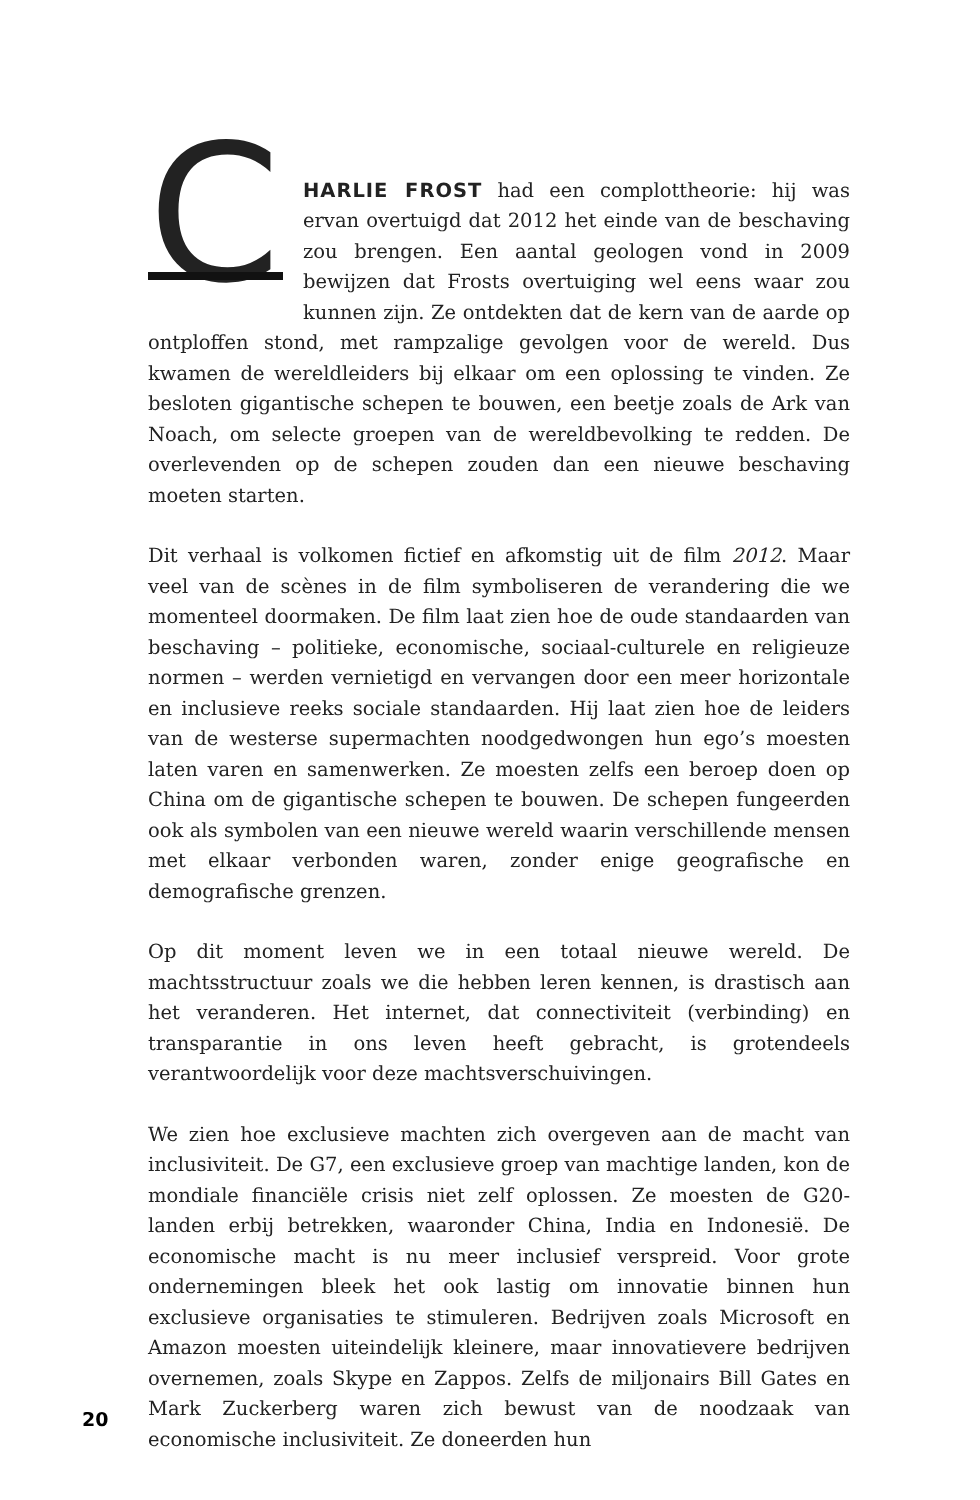C
HARLIE FROST had een complottheorie: hij was ervan overtuigd dat 2012 het einde van de beschaving zou brengen. Een aantal geologen vond in 2009 bewijzen dat Frosts overtuiging wel eens waar zou kunnen zijn. Ze ontdekten dat de kern van de aarde op ontploffen stond, met rampzalige gevolgen voor de wereld. Dus kwamen de wereldleiders bij elkaar om een oplossing te vinden. Ze besloten gigantische schepen te bouwen, een beetje zoals de Ark van Noach, om selecte groepen van de wereldbevolking te redden. De overlevenden op de schepen zouden dan een nieuwe beschaving moeten starten.
Dit verhaal is volkomen fictief en afkomstig uit de film 2012. Maar veel van de scènes in de film symboliseren de verandering die we momenteel doormaken. De film laat zien hoe de oude standaarden van beschaving – politieke, economische, sociaal-culturele en religieuze normen – werden vernietigd en vervangen door een meer horizontale en inclusieve reeks sociale standaarden. Hij laat zien hoe de leiders van de westerse supermachten noodgedwongen hun ego’s moesten laten varen en samenwerken. Ze moesten zelfs een beroep doen op China om de gigantische schepen te bouwen. De schepen fungeerden ook als symbolen van een nieuwe wereld waarin verschillende mensen met elkaar verbonden waren, zonder enige geografische en demografische grenzen.
Op dit moment leven we in een totaal nieuwe wereld. De machtsstructuur zoals we die hebben leren kennen, is drastisch aan het veranderen. Het internet, dat connectiviteit (verbinding) en transparantie in ons leven heeft gebracht, is grotendeels verantwoordelijk voor deze machtsverschuivingen.
We zien hoe exclusieve machten zich overgeven aan de macht van inclusiviteit. De G7, een exclusieve groep van machtige landen, kon de mondiale financiële crisis niet zelf oplossen. Ze moesten de G20-landen erbij betrekken, waaronder China, India en Indonesië. De economische macht is nu meer inclusief verspreid. Voor grote ondernemingen bleek het ook lastig om innovatie binnen hun exclusieve organisaties te stimuleren. Bedrijven zoals Microsoft en Amazon moesten uiteindelijk kleinere, maar innovatievere bedrijven overnemen, zoals Skype en Zappos. Zelfs de miljonairs Bill Gates en Mark Zuckerberg waren zich bewust van de noodzaak van economische inclusiviteit. Ze doneerden hun
20